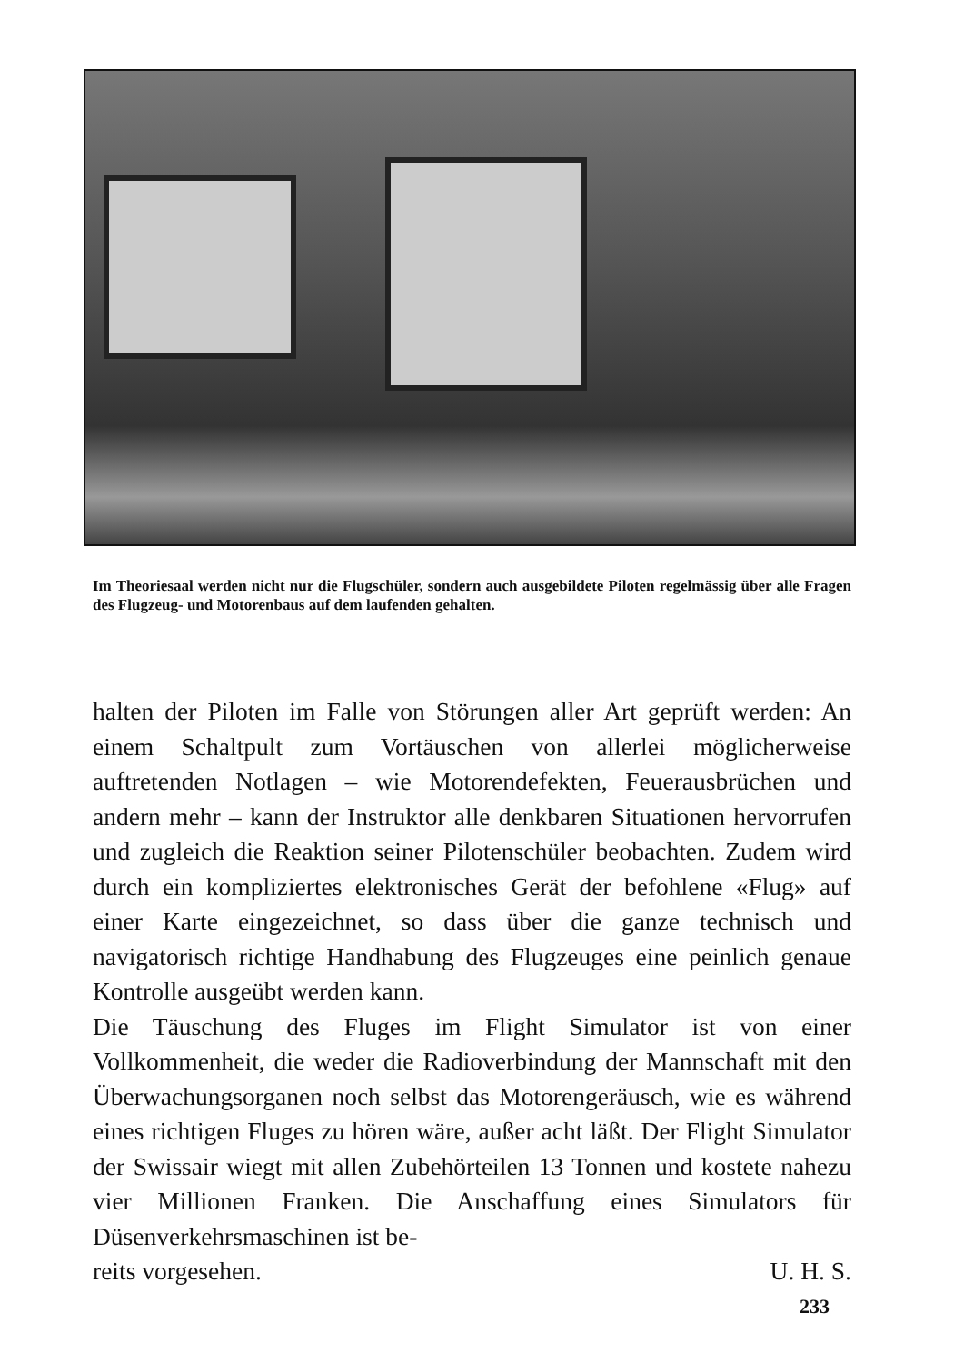Im Theoriesaal werden nicht nur die Flugschüler, sondern auch ausgebildete Piloten regelmässig über alle Fragen des Flugzeug- und Motorenbaus auf dem laufenden gehalten.
halten der Piloten im Falle von Störungen aller Art geprüft werden: An einem Schaltpult zum Vortäuschen von allerlei möglicherweise auftretenden Notlagen – wie Motorendefekten, Feuerausbrüchen und andern mehr – kann der Instruktor alle denkbaren Situationen hervorrufen und zugleich die Reaktion seiner Pilotenschüler beobachten. Zudem wird durch ein kompliziertes elektronisches Gerät der befohlene «Flug» auf einer Karte eingezeichnet, so dass über die ganze technisch und navigatorisch richtige Handhabung des Flugzeuges eine peinlich genaue Kontrolle ausgeübt werden kann.
Die Täuschung des Fluges im Flight Simulator ist von einer Vollkommenheit, die weder die Radioverbindung der Mannschaft mit den Überwachungsorganen noch selbst das Motorengeräusch, wie es während eines richtigen Fluges zu hören wäre, außer acht läßt. Der Flight Simulator der Swissair wiegt mit allen Zubehörteilen 13 Tonnen und kostete nahezu vier Millionen Franken. Die Anschaffung eines Simulators für Düsenverkehrsmaschinen ist be-
reits vorgesehen. U. H. S.
233